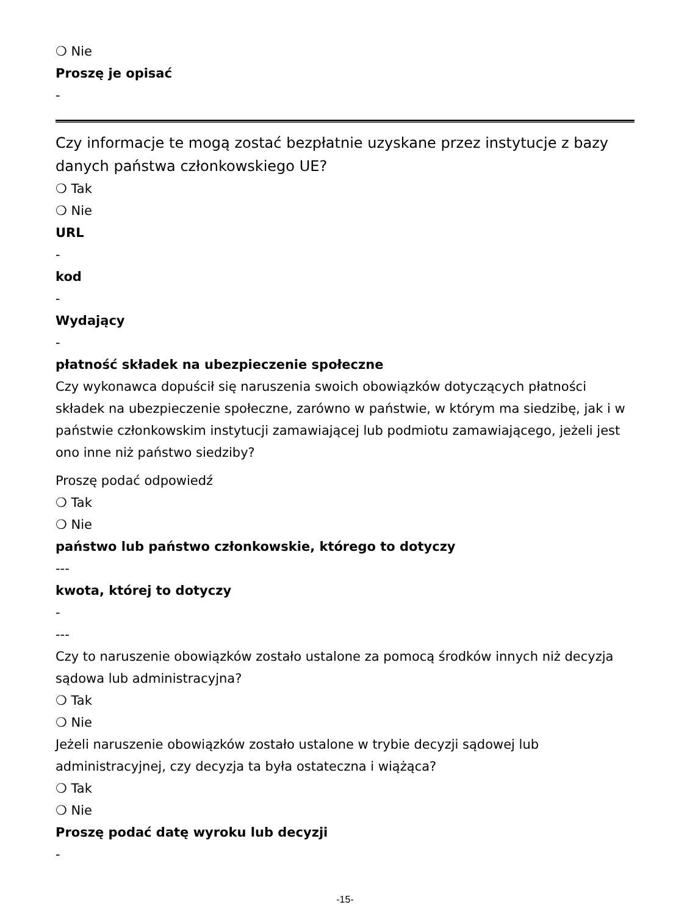❍ Nie
Proszę je opisać
-
Czy informacje te mogą zostać bezpłatnie uzyskane przez instytucje z bazy danych państwa członkowskiego UE?
❍ Tak
❍ Nie
URL
-
kod
-
Wydający
-
płatność składek na ubezpieczenie społeczne
Czy wykonawca dopuścił się naruszenia swoich obowiązków dotyczących płatności składek na ubezpieczenie społeczne, zarówno w państwie, w którym ma siedzibę, jak i w państwie członkowskim instytucji zamawiającej lub podmiotu zamawiającego, jeżeli jest ono inne niż państwo siedziby?
Proszę podać odpowiedź
❍ Tak
❍ Nie
państwo lub państwo członkowskie, którego to dotyczy
---
kwota, której to dotyczy
-
---
Czy to naruszenie obowiązków zostało ustalone za pomocą środków innych niż decyzja sądowa lub administracyjna?
❍ Tak
❍ Nie
Jeżeli naruszenie obowiązków zostało ustalone w trybie decyzji sądowej lub administracyjnej, czy decyzja ta była ostateczna i wiążąca?
❍ Tak
❍ Nie
Proszę podać datę wyroku lub decyzji
-
-15-